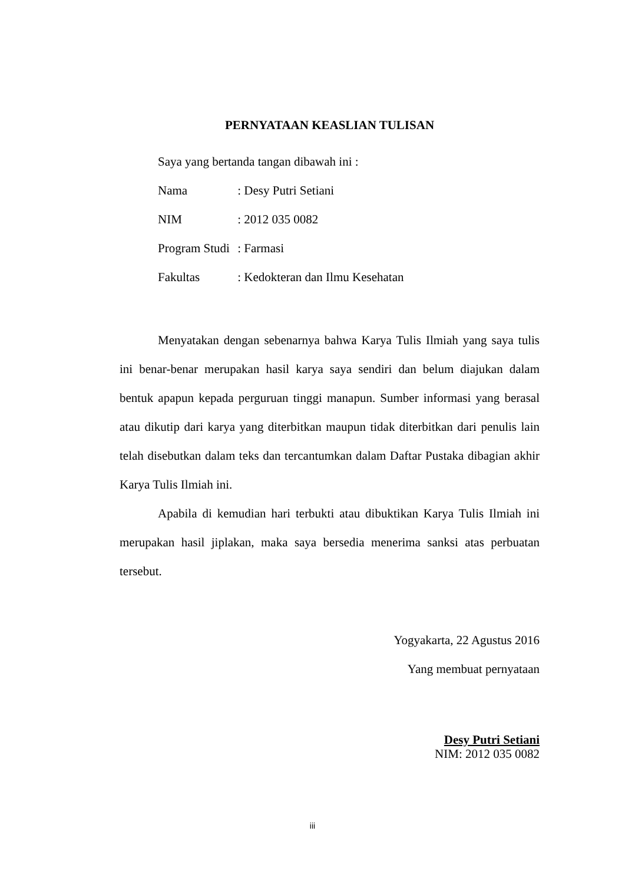PERNYATAAN KEASLIAN TULISAN
Saya yang bertanda tangan dibawah ini :
Nama : Desy Putri Setiani
NIM : 2012 035 0082
Program Studi : Farmasi
Fakultas : Kedokteran dan Ilmu Kesehatan
Menyatakan dengan sebenarnya bahwa Karya Tulis Ilmiah yang saya tulis ini benar-benar merupakan hasil karya saya sendiri dan belum diajukan dalam bentuk apapun kepada perguruan tinggi manapun. Sumber informasi yang berasal atau dikutip dari karya yang diterbitkan maupun tidak diterbitkan dari penulis lain telah disebutkan dalam teks dan tercantumkan dalam Daftar Pustaka dibagian akhir Karya Tulis Ilmiah ini.
Apabila di kemudian hari terbukti atau dibuktikan Karya Tulis Ilmiah ini merupakan hasil jiplakan, maka saya bersedia menerima sanksi atas perbuatan tersebut.
Yogyakarta, 22 Agustus 2016
Yang membuat pernyataan
Desy Putri Setiani
NIM: 2012 035 0082
iii